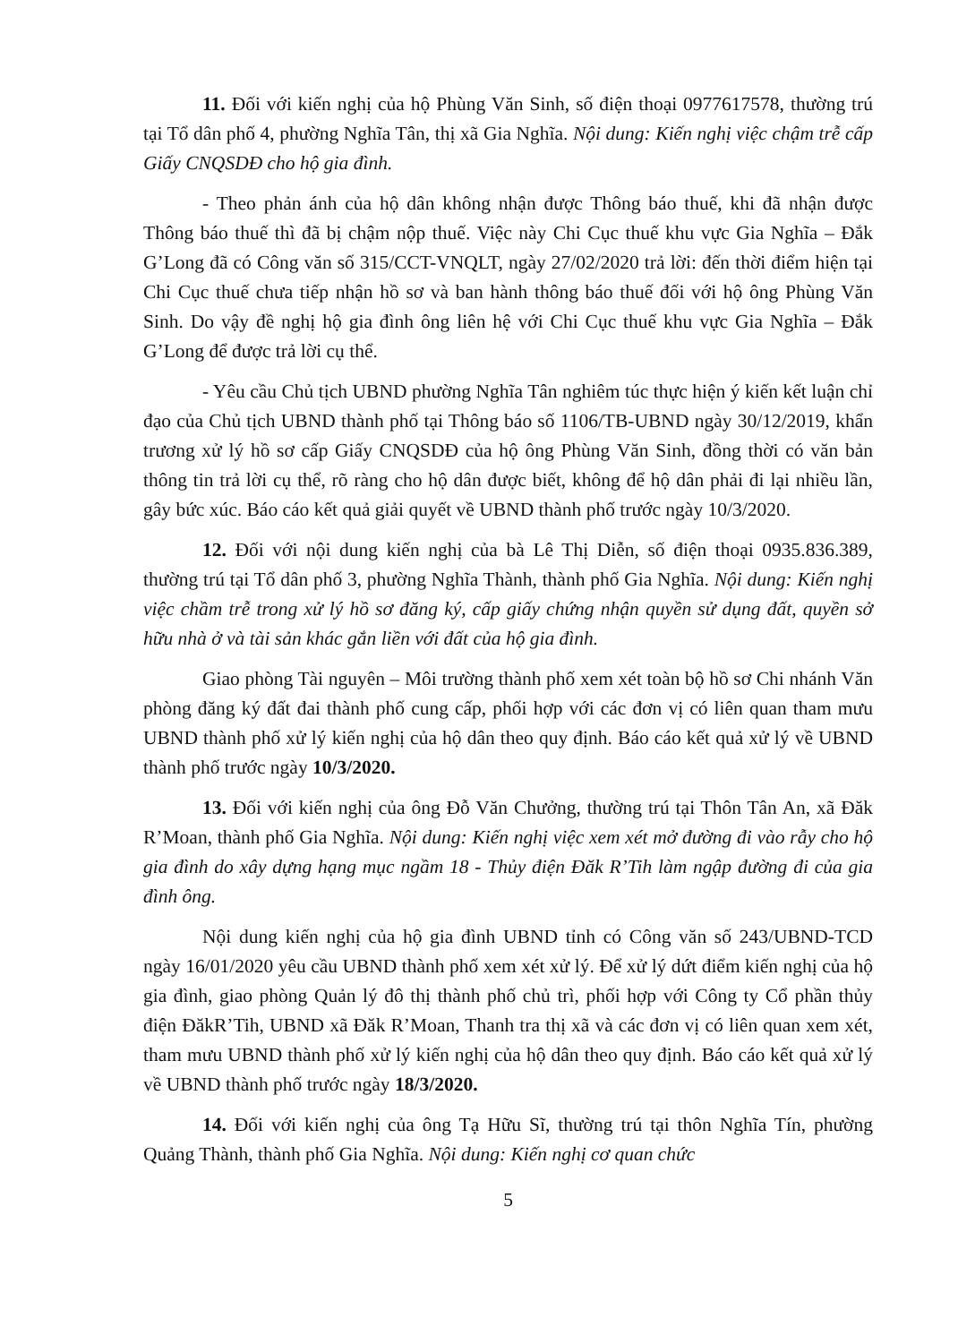11. Đối với kiến nghị của hộ Phùng Văn Sinh, số điện thoại 0977617578, thường trú tại Tổ dân phố 4, phường Nghĩa Tân, thị xã Gia Nghĩa. Nội dung: Kiến nghị việc chậm trễ cấp Giấy CNQSDĐ cho hộ gia đình.
- Theo phản ánh của hộ dân không nhận được Thông báo thuế, khi đã nhận được Thông báo thuế thì đã bị chậm nộp thuế. Việc này Chi Cục thuế khu vực Gia Nghĩa – Đắk G’Long đã có Công văn số 315/CCT-VNQLT, ngày 27/02/2020 trả lời: đến thời điểm hiện tại Chi Cục thuế chưa tiếp nhận hồ sơ và ban hành thông báo thuế đối với hộ ông Phùng Văn Sinh. Do vậy đề nghị hộ gia đình ông liên hệ với Chi Cục thuế khu vực Gia Nghĩa – Đắk G’Long để được trả lời cụ thể.
- Yêu cầu Chủ tịch UBND phường Nghĩa Tân nghiêm túc thực hiện ý kiến kết luận chỉ đạo của Chủ tịch UBND thành phố tại Thông báo số 1106/TB-UBND ngày 30/12/2019, khẩn trương xử lý hồ sơ cấp Giấy CNQSDĐ của hộ ông Phùng Văn Sinh, đồng thời có văn bản thông tin trả lời cụ thể, rõ ràng cho hộ dân được biết, không để hộ dân phải đi lại nhiều lần, gây bức xúc. Báo cáo kết quả giải quyết về UBND thành phố trước ngày 10/3/2020.
12. Đối với nội dung kiến nghị của bà Lê Thị Diễn, số điện thoại 0935.836.389, thường trú tại Tổ dân phố 3, phường Nghĩa Thành, thành phố Gia Nghĩa. Nội dung: Kiến nghị việc chầm trễ trong xử lý hồ sơ đăng ký, cấp giấy chứng nhận quyền sử dụng đất, quyền sở hữu nhà ở và tài sản khác gắn liền với đất của hộ gia đình.
Giao phòng Tài nguyên – Môi trường thành phố xem xét toàn bộ hồ sơ Chi nhánh Văn phòng đăng ký đất đai thành phố cung cấp, phối hợp với các đơn vị có liên quan tham mưu UBND thành phố xử lý kiến nghị của hộ dân theo quy định. Báo cáo kết quả xử lý về UBND thành phố trước ngày 10/3/2020.
13. Đối với kiến nghị của ông Đỗ Văn Chưởng, thường trú tại Thôn Tân An, xã Đăk R’Moan, thành phố Gia Nghĩa. Nội dung: Kiến nghị việc xem xét mở đường đi vào rẫy cho hộ gia đình do xây dựng hạng mục ngầm 18 - Thủy điện Đăk R’Tih làm ngập đường đi của gia đình ông.
Nội dung kiến nghị của hộ gia đình UBND tỉnh có Công văn số 243/UBND-TCD ngày 16/01/2020 yêu cầu UBND thành phố xem xét xử lý. Để xử lý dứt điểm kiến nghị của hộ gia đình, giao phòng Quản lý đô thị thành phố chủ trì, phối hợp với Công ty Cổ phần thủy điện ĐăkR’Tih, UBND xã Đăk R’Moan, Thanh tra thị xã và các đơn vị có liên quan xem xét, tham mưu UBND thành phố xử lý kiến nghị của hộ dân theo quy định. Báo cáo kết quả xử lý về UBND thành phố trước ngày 18/3/2020.
14. Đối với kiến nghị của ông Tạ Hữu Sĩ, thường trú tại thôn Nghĩa Tín, phường Quảng Thành, thành phố Gia Nghĩa. Nội dung: Kiến nghị cơ quan chức
5